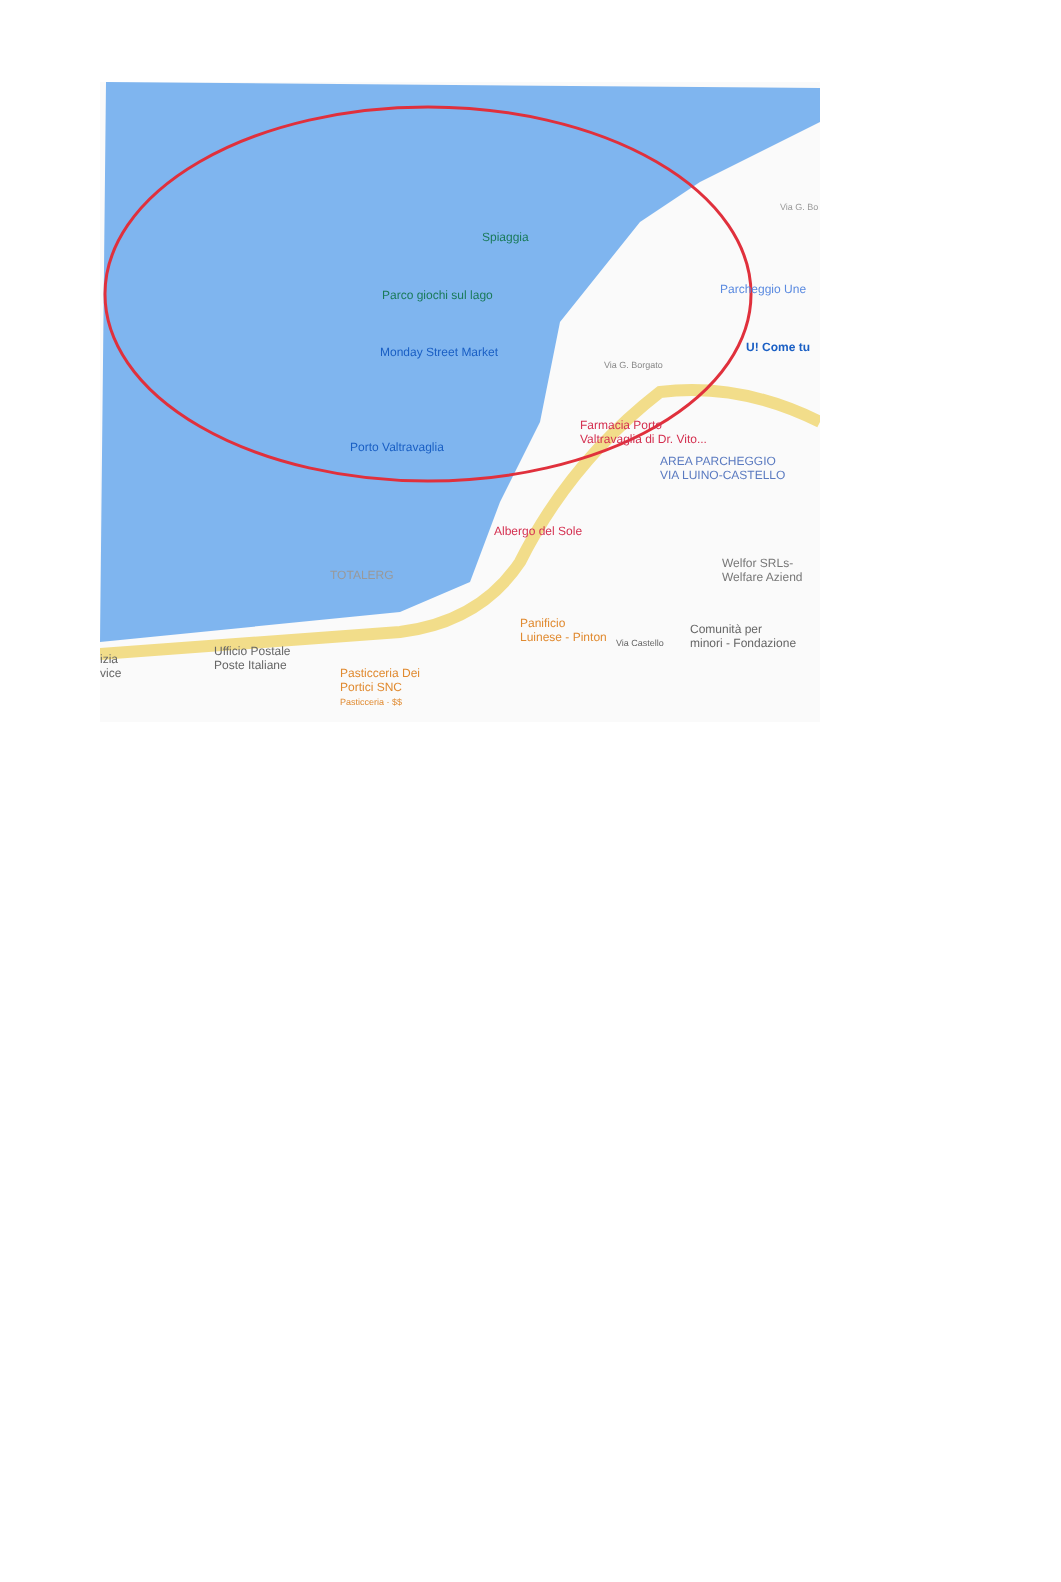Spiaggia
Parco giochi sul lago
Monday Street Market
Porto Valtravaglia
Parcheggio Une
U! Come tu
Via G. Borgato
Farmacia Porto
Valtravaglia di Dr. Vito...
AREA PARCHEGGIO
VIA LUINO-CASTELLO
Albergo del Sole
TOTALERG
Welfor SRLs-
Welfare Aziend
Panificio
Luinese - Pinton
Comunità per
minori - Fondazione Via Castello
Ufficio Postale
Poste Italiane
Pasticceria Dei
Portici SNC
Pasticceria · $$
izia
vice
Via G. Bo